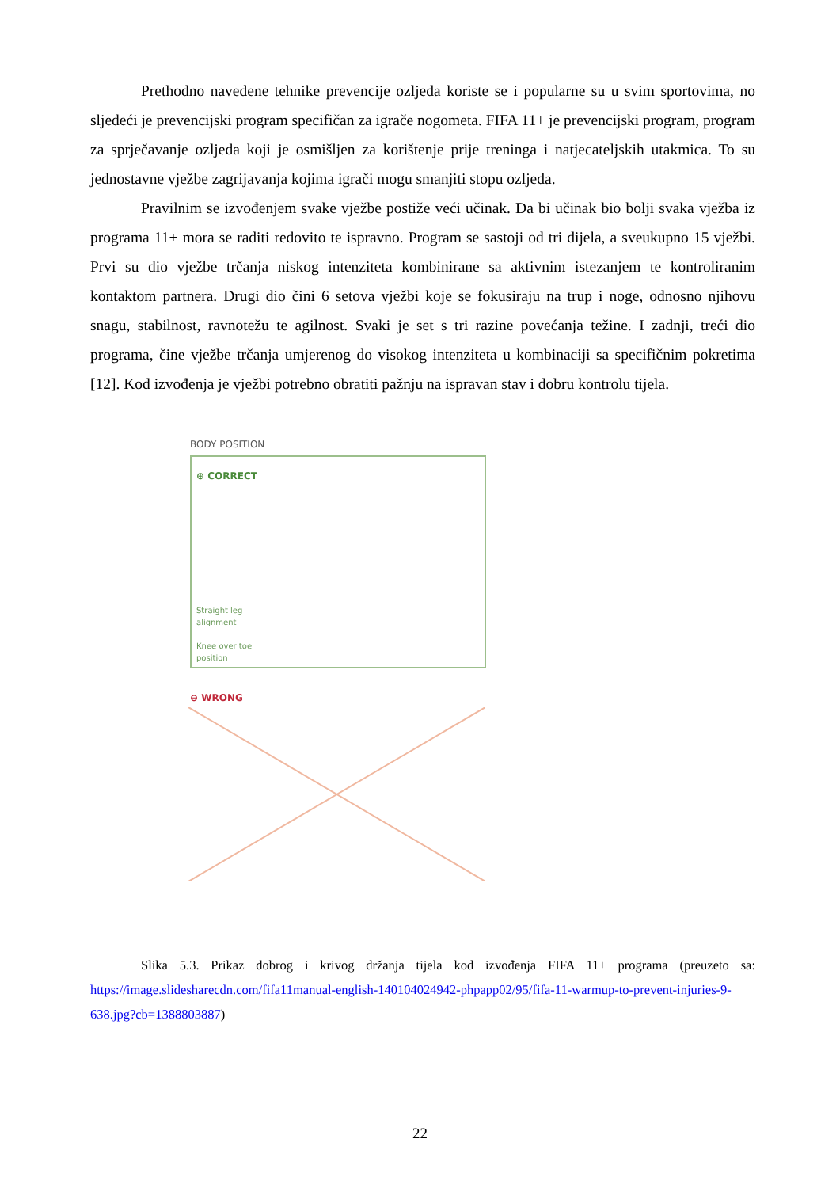Prethodno navedene tehnike prevencije ozljeda koriste se i popularne su u svim sportovima, no sljedeći je prevencijski program specifičan za igrače nogometa. FIFA 11+ je prevencijski program, program za sprječavanje ozljeda koji je osmišljen za korištenje prije treninga i natjecateljskih utakmica. To su jednostavne vježbe zagrijavanja kojima igrači mogu smanjiti stopu ozljeda.
Pravilnim se izvođenjem svake vježbe postiže veći učinak. Da bi učinak bio bolji svaka vježba iz programa 11+ mora se raditi redovito te ispravno. Program se sastoji od tri dijela, a sveukupno 15 vježbi. Prvi su dio vježbe trčanja niskog intenziteta kombinirane sa aktivnim istezanjem te kontroliranim kontaktom partnera. Drugi dio čini 6 setova vježbi koje se fokusiraju na trup i noge, odnosno njihovu snagu, stabilnost, ravnotežu te agilnost. Svaki je set s tri razine povećanja težine. I zadnji, treći dio programa, čine vježbe trčanja umjerenog do visokog intenziteta u kombinaciji sa specifičnim pokretima [12]. Kod izvođenja je vježbi potrebno obratiti pažnju na ispravan stav i dobru kontrolu tijela.
BODY POSITION
⊕ CORRECT
Straight leg
alignment
Knee over toe
position
⊖ WRONG
Slika 5.3. Prikaz dobrog i krivog držanja tijela kod izvođenja FIFA 11+ programa (preuzeto sa: https://image.slidesharecdn.com/fifa11manual-english-140104024942-phpapp02/95/fifa-11-warmup-to-prevent-injuries-9-638.jpg?cb=1388803887)
22